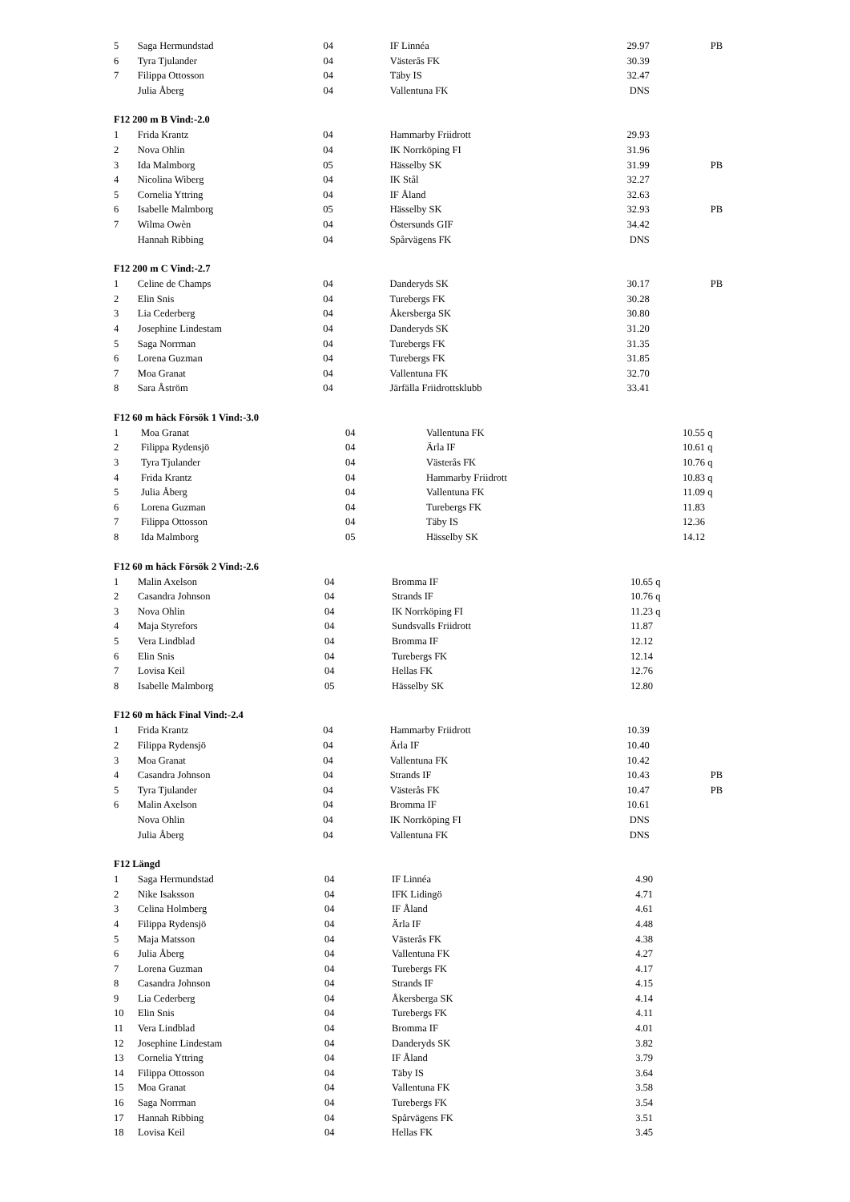| 5 | Saga Hermundstad | 04 | IF Linnéa | 29.97 | PB |
| 6 | Tyra Tjulander | 04 | Västerås FK | 30.39 | |
| 7 | Filippa Ottosson | 04 | Täby IS | 32.47 | |
| | Julia Åberg | 04 | Vallentuna FK | DNS | |
F12 200 m B Vind:-2.0
| 1 | Frida Krantz | 04 | Hammarby Friidrott | 29.93 | |
| 2 | Nova Ohlin | 04 | IK Norrköping FI | 31.96 | |
| 3 | Ida Malmborg | 05 | Hässelby SK | 31.99 | PB |
| 4 | Nicolina Wiberg | 04 | IK Stål | 32.27 | |
| 5 | Cornelia Yttring | 04 | IF Åland | 32.63 | |
| 6 | Isabelle Malmborg | 05 | Hässelby SK | 32.93 | PB |
| 7 | Wilma Owèn | 04 | Östersunds GIF | 34.42 | |
| | Hannah Ribbing | 04 | Spårvägens FK | DNS | |
F12 200 m C Vind:-2.7
| 1 | Celine de Champs | 04 | Danderyds SK | 30.17 | PB |
| 2 | Elin Snis | 04 | Turebergs FK | 30.28 | |
| 3 | Lia Cederberg | 04 | Åkersberga SK | 30.80 | |
| 4 | Josephine Lindestam | 04 | Danderyds SK | 31.20 | |
| 5 | Saga Norrman | 04 | Turebergs FK | 31.35 | |
| 6 | Lorena Guzman | 04 | Turebergs FK | 31.85 | |
| 7 | Moa Granat | 04 | Vallentuna FK | 32.70 | |
| 8 | Sara Åström | 04 | Järfälla Friidrottsklubb | 33.41 | |
F12 60 m häck Försök 1 Vind:-3.0
| 1 | Moa Granat | 04 | Vallentuna FK | 10.55 | q |
| 2 | Filippa Rydensjö | 04 | Ärla IF | 10.61 | q |
| 3 | Tyra Tjulander | 04 | Västerås FK | 10.76 | q |
| 4 | Frida Krantz | 04 | Hammarby Friidrott | 10.83 | q |
| 5 | Julia Åberg | 04 | Vallentuna FK | 11.09 | q |
| 6 | Lorena Guzman | 04 | Turebergs FK | 11.83 | |
| 7 | Filippa Ottosson | 04 | Täby IS | 12.36 | |
| 8 | Ida Malmborg | 05 | Hässelby SK | 14.12 | |
F12 60 m häck Försök 2 Vind:-2.6
| 1 | Malin Axelson | 04 | Bromma IF | 10.65 | q |
| 2 | Casandra Johnson | 04 | Strands IF | 10.76 | q |
| 3 | Nova Ohlin | 04 | IK Norrköping FI | 11.23 | q |
| 4 | Maja Styrefors | 04 | Sundsvalls Friidrott | 11.87 | |
| 5 | Vera Lindblad | 04 | Bromma IF | 12.12 | |
| 6 | Elin Snis | 04 | Turebergs FK | 12.14 | |
| 7 | Lovisa Keil | 04 | Hellas FK | 12.76 | |
| 8 | Isabelle Malmborg | 05 | Hässelby SK | 12.80 | |
F12 60 m häck Final Vind:-2.4
| 1 | Frida Krantz | 04 | Hammarby Friidrott | 10.39 | |
| 2 | Filippa Rydensjö | 04 | Ärla IF | 10.40 | |
| 3 | Moa Granat | 04 | Vallentuna FK | 10.42 | |
| 4 | Casandra Johnson | 04 | Strands IF | 10.43 | PB |
| 5 | Tyra Tjulander | 04 | Västerås FK | 10.47 | PB |
| 6 | Malin Axelson | 04 | Bromma IF | 10.61 | |
| | Nova Ohlin | 04 | IK Norrköping FI | DNS | |
| | Julia Åberg | 04 | Vallentuna FK | DNS | |
F12 Längd
| 1 | Saga Hermundstad | 04 | IF Linnéa | 4.90 | |
| 2 | Nike Isaksson | 04 | IFK Lidingö | 4.71 | |
| 3 | Celina Holmberg | 04 | IF Åland | 4.61 | |
| 4 | Filippa Rydensjö | 04 | Ärla IF | 4.48 | |
| 5 | Maja Matsson | 04 | Västerås FK | 4.38 | |
| 6 | Julia Åberg | 04 | Vallentuna FK | 4.27 | |
| 7 | Lorena Guzman | 04 | Turebergs FK | 4.17 | |
| 8 | Casandra Johnson | 04 | Strands IF | 4.15 | |
| 9 | Lia Cederberg | 04 | Åkersberga SK | 4.14 | |
| 10 | Elin Snis | 04 | Turebergs FK | 4.11 | |
| 11 | Vera Lindblad | 04 | Bromma IF | 4.01 | |
| 12 | Josephine Lindestam | 04 | Danderyds SK | 3.82 | |
| 13 | Cornelia Yttring | 04 | IF Åland | 3.79 | |
| 14 | Filippa Ottosson | 04 | Täby IS | 3.64 | |
| 15 | Moa Granat | 04 | Vallentuna FK | 3.58 | |
| 16 | Saga Norrman | 04 | Turebergs FK | 3.54 | |
| 17 | Hannah Ribbing | 04 | Spårvägens FK | 3.51 | |
| 18 | Lovisa Keil | 04 | Hellas FK | 3.45 | |